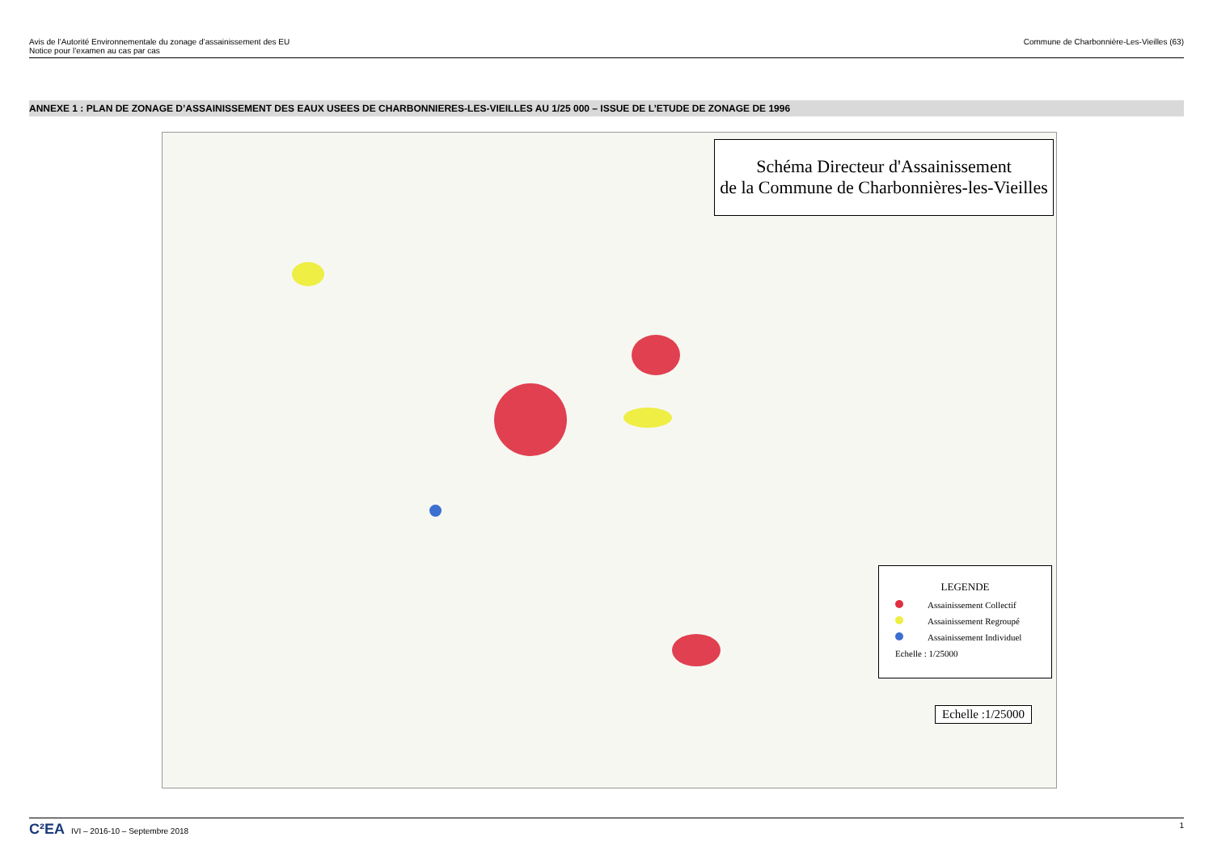Avis de l’Autorité Environnementale du zonage d’assainissement des EU
Notice pour l’examen au cas par cas
Commune de Charbonnière-Les-Vieilles (63)
ANNEXE 1 : PLAN DE ZONAGE D’ASSAINISSEMENT DES EAUX USEES DE CHARBONNIERES-LES-VIEILLES AU 1/25 000 – ISSUE DE L’ETUDE DE ZONAGE DE 1996
Schéma Directeur d'Assainissement
de la Commune de Charbonnières-les-Vieilles
LEGENDE
Assainissement Collectif
Assainissement Regroupé
Assainissement Individuel
Echelle : 1/25000
Echelle :1/25000
C²EA IVI – 2016-10 – Septembre 2018
1